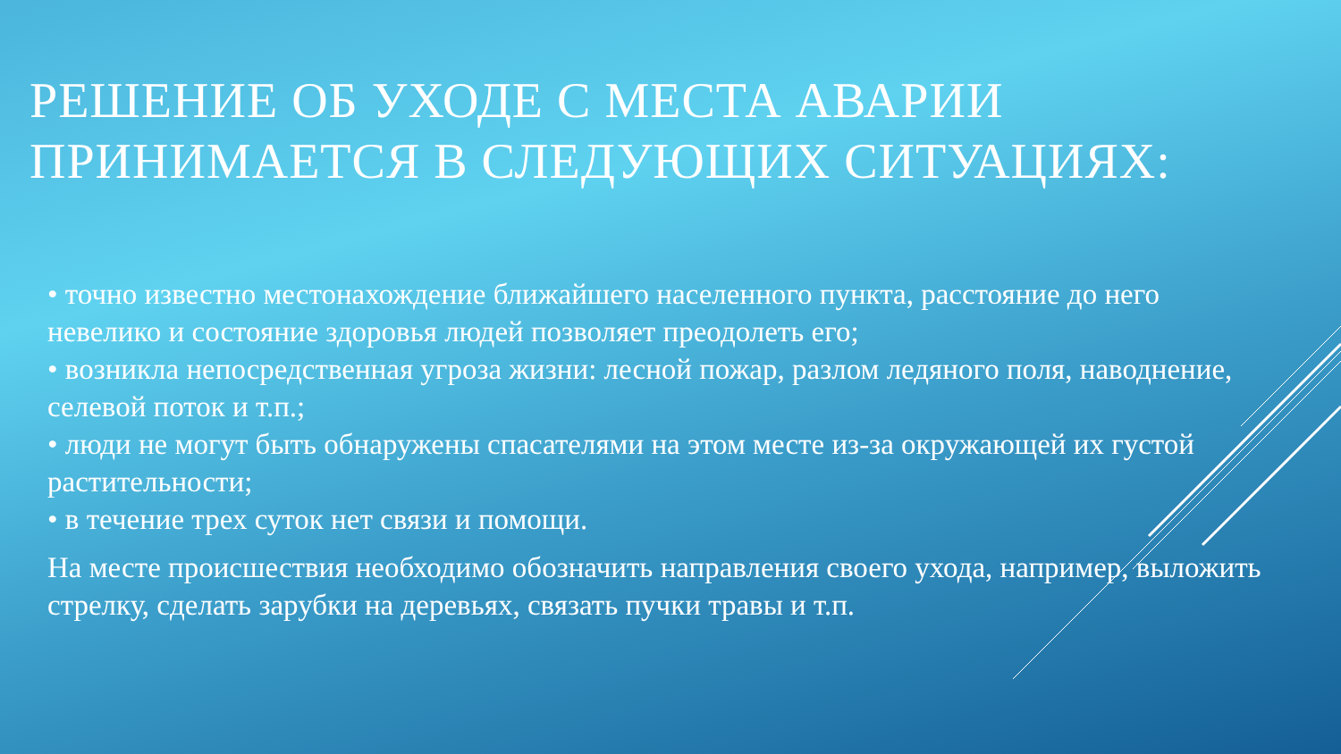РЕШЕНИЕ ОБ УХОДЕ С МЕСТА АВАРИИ
ПРИНИМАЕТСЯ В СЛЕДУЮЩИХ СИТУАЦИЯХ:
• точно известно местонахождение ближайшего населенного пункта, расстояние до него невелико и состояние здоровья людей позволяет преодолеть его;
• возникла непосредственная угроза жизни: лесной пожар, разлом ледяного поля, наводнение, селевой поток и т.п.;
• люди не могут быть обнаружены спасателями на этом месте из-за окружающей их густой растительности;
• в течение трех суток нет связи и помощи.
На месте происшествия необходимо обозначить направления своего ухода, например, выложить стрелку, сделать зарубки на деревьях, связать пучки травы и т.п.